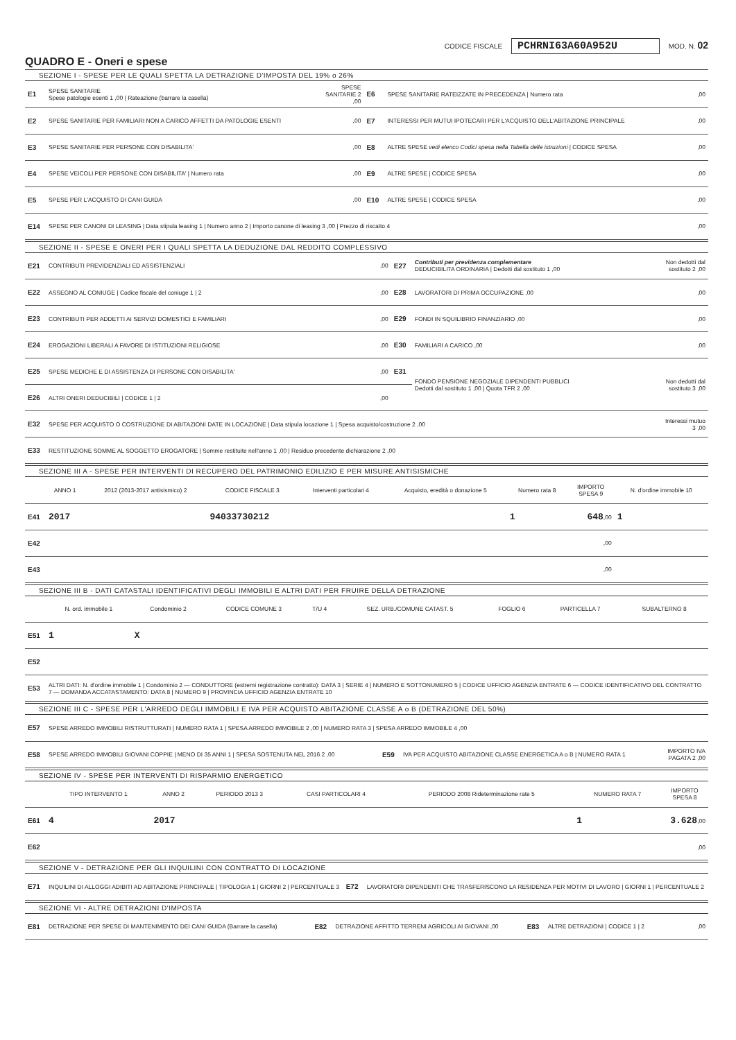CODICE FISCALE PCHRNI63A60A952U MOD. N. 02
QUADRO E - Oneri e spese
SEZIONE I - SPESE PER LE QUALI SPETTA LA DETRAZIONE D'IMPOSTA DEL 19% o 26%
| E1 | SPESE SANITARIE Spese patologie esenti 1 ,00 / Rateazione (barrare la casella) | SPESE SANITARIE 2 ,00 | E6 | SPESE SANITARIE RATEIZZATE IN PRECEDENZA / Numero rata | ,00 |
| E2 | SPESE SANITARIE PER FAMILIARI NON A CARICO AFFETTI DA PATOLOGIE ESENTI | ,00 | E7 | INTERESSI PER MUTUI IPOTECARI PER L'ACQUISTO DELL'ABITAZIONE PRINCIPALE | ,00 |
| E3 | SPESE SANITARIE PER PERSONE CON DISABILITA' | ,00 | E8 | ALTRE SPESE vedi elenco Codici spesa nella Tabella delle istruzioni / CODICE SPESA | ,00 |
| E4 | SPESE VEICOLI PER PERSONE CON DISABILITA' / Numero rata | ,00 | E9 | ALTRE SPESE / CODICE SPESA | ,00 |
| E5 | SPESE PER L'ACQUISTO DI CANI GUIDA | ,00 | E10 | ALTRE SPESE / CODICE SPESA | ,00 |
| E14 | SPESE PER CANONI DI LEASING / Data stipula leasing 1 / Numero anno 2 / Importo canone di leasing 3 ,00 / Prezzo di riscatto 4 | | | | ,00 |
SEZIONE II - SPESE E ONERI PER I QUALI SPETTA LA DEDUZIONE DAL REDDITO COMPLESSIVO
| E21 | CONTRIBUTI PREVIDENZIALI ED ASSISTENZIALI | ,00 | E27 | Contributi per previdenza complementare DEDUCIBILITA ORDINARIA / Dedotti dal sostituto 1 ,00 | Non dedotti dal sostituto 2 ,00 |
| E22 | ASSEGNO AL CONIUGE / Codice fiscale del coniuge 1 / 2 | ,00 | E28 | LAVORATORI DI PRIMA OCCUPAZIONE ,00 | ,00 |
| E23 | CONTRIBUTI PER ADDETTI AI SERVIZI DOMESTICI E FAMILIARI | ,00 | E29 | FONDI IN SQUILIBRIO FINANZIARIO ,00 | ,00 |
| E24 | EROGAZIONI LIBERALI A FAVORE DI ISTITUZIONI RELIGIOSE | ,00 | E30 | FAMILIARI A CARICO ,00 | ,00 |
| E25 | SPESE MEDICHE E DI ASSISTENZA DI PERSONE CON DISABILITA' | ,00 | E31 | FONDO PENSIONE NEGOZIALE DIPENDENTI PUBBLICI Dedotti dal sostituto 1 ,00 / Quota TFR 2 ,00 | Non dedotti dal sostituto 3 ,00 |
| E26 | ALTRI ONERI DEDUCIBILI / CODICE 1 / 2 | ,00 | | | |
| E32 | SPESE PER ACQUISTO O COSTRUZIONE DI ABITAZIONI DATE IN LOCAZIONE / Data stipula locazione 1 / Spesa acquisto/costruzione 2 ,00 | | | | Interessi mutuo 3 ,00 |
| E33 | RESTITUZIONE SOMME AL SOGGETTO EROGATORE / Somme restituite nell'anno 1 ,00 / Residuo precedente dichiarazione 2 ,00 | | | | |
SEZIONE III A - SPESE PER INTERVENTI DI RECUPERO DEL PATRIMONIO EDILIZIO E PER MISURE ANTISISMICHE
| | ANNO 1 | 2012 (2013-2017 antisismico) 2 | CODICE FISCALE 3 | Interventi particolari 4 | Acquisto, eredità o donazione 5 | Numero rata 8 | IMPORTO SPESA 9 | N. d'ordine immobile 10 |
| --- | --- | --- | --- | --- | --- | --- | --- | --- |
| E41 | 2017 | | 94033730212 | | | 1 | 648 ,00 | 1 |
| E42 | | | | | | | ,00 | |
| E43 | | | | | | | ,00 | |
SEZIONE III B - DATI CATASTALI IDENTIFICATIVI DEGLI IMMOBILI E ALTRI DATI PER FRUIRE DELLA DETRAZIONE
| | N. ord. immobile 1 | Condominio 2 | CODICE COMUNE 3 | T/U 4 | SEZ. URB./COMUNE CATAST. 5 | FOGLIO 6 | PARTICELLA 7 | SUBALTERNO 8 |
| --- | --- | --- | --- | --- | --- | --- | --- | --- |
| E51 | 1 | X | | | | | | |
| E52 | | | | | | | | |
| E53 | ALTRI DATI: N. d'ordine immobile 1 / Condominio 2 — CONDUTTORE (estremi registrazione contratto): DATA 3 / SERIE 4 / NUMERO E SOTTONUMERO 5 / CODICE UFFICIO AGENZIA ENTRATE 6 — CODICE IDENTIFICATIVO DEL CONTRATTO 7 — DOMANDA ACCATASTAMENTO: DATA 8 / NUMERO 9 / PROVINCIA UFFICIO AGENZIA ENTRATE 10 | | | | | | | |
SEZIONE III C - SPESE PER L'ARREDO DEGLI IMMOBILI E IVA PER ACQUISTO ABITAZIONE CLASSE A o B (DETRAZIONE DEL 50%)
| E57 | SPESE ARREDO IMMOBILI RISTRUTTURATI / NUMERO RATA 1 / SPESA ARREDO IMMOBILE 2 ,00 / NUMERO RATA 3 / SPESA ARREDO IMMOBILE 4 ,00 | | | |
| E58 | SPESE ARREDO IMMOBILI GIOVANI COPPIE / MENO DI 35 ANNI 1 / SPESA SOSTENUTA NEL 2016 2 ,00 | E59 | IVA PER ACQUISTO ABITAZIONE CLASSE ENERGETICA A o B / NUMERO RATA 1 | IMPORTO IVA PAGATA 2 ,00 |
SEZIONE IV - SPESE PER INTERVENTI DI RISPARMIO ENERGETICO
| | TIPO INTERVENTO 1 | ANNO 2 | PERIODO 2013 3 | CASI PARTICOLARI 4 | PERIODO 2008 Rideterminazione rate 5 | NUMERO RATA 7 | IMPORTO SPESA 8 |
| --- | --- | --- | --- | --- | --- | --- | --- |
| E61 | 4 | 2017 | | | | 1 | 3.628 ,00 |
| E62 | | | | | | | ,00 |
SEZIONE V - DETRAZIONE PER GLI INQUILINI CON CONTRATTO DI LOCAZIONE
| E71 | INQUILINI DI ALLOGGI ADIBITI AD ABITAZIONE PRINCIPALE / TIPOLOGIA 1 / GIORNI 2 / PERCENTUALE 3 | E72 | LAVORATORI DIPENDENTI CHE TRASFERISCONO LA RESIDENZA PER MOTIVI DI LAVORO / GIORNI 1 / PERCENTUALE 2 |
SEZIONE VI - ALTRE DETRAZIONI D'IMPOSTA
| E81 | DETRAZIONE PER SPESE DI MANTENIMENTO DEI CANI GUIDA (Barrare la casella) | E82 | DETRAZIONE AFFITTO TERRENI AGRICOLI AI GIOVANI ,00 | E83 | ALTRE DETRAZIONI / CODICE 1 / 2 | ,00 |